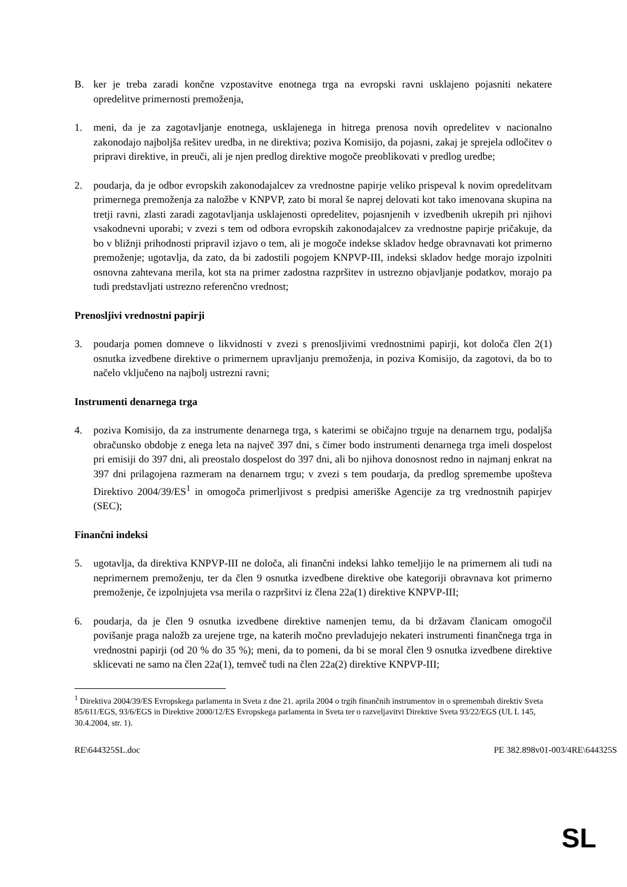B. ker je treba zaradi končne vzpostavitve enotnega trga na evropski ravni usklajeno pojasniti nekatere opredelitve primernosti premoženja,
1. meni, da je za zagotavljanje enotnega, usklajenega in hitrega prenosa novih opredelitev v nacionalno zakonodajo najboljša rešitev uredba, in ne direktiva; poziva Komisijo, da pojasni, zakaj je sprejela odločitev o pripravi direktive, in preuči, ali je njen predlog direktive mogoče preoblikovati v predlog uredbe;
2. poudarja, da je odbor evropskih zakonodajalcev za vrednostne papirje veliko prispeval k novim opredelitvam primernega premoženja za naložbe v KNPVP, zato bi moral še naprej delovati kot tako imenovana skupina na tretji ravni, zlasti zaradi zagotavljanja usklajenosti opredelitev, pojasnjenih v izvedbenih ukrepih pri njihovi vsakodnevni uporabi; v zvezi s tem od odbora evropskih zakonodajalcev za vrednostne papirje pričakuje, da bo v bližnji prihodnosti pripravil izjavo o tem, ali je mogoče indekse skladov hedge obravnavati kot primerno premoženje; ugotavlja, da zato, da bi zadostili pogojem KNPVP-III, indeksi skladov hedge morajo izpolniti osnovna zahtevana merila, kot sta na primer zadostna razpršitev in ustrezno objavljanje podatkov, morajo pa tudi predstavljati ustrezno referenčno vrednost;
Prenosljivi vrednostni papirji
3. poudarja pomen domneve o likvidnosti v zvezi s prenosljivimi vrednostnimi papirji, kot določa člen 2(1) osnutka izvedbene direktive o primernem upravljanju premoženja, in poziva Komisijo, da zagotovi, da bo to načelo vključeno na najbolj ustrezni ravni;
Instrumenti denarnega trga
4. poziva Komisijo, da za instrumente denarnega trga, s katerimi se običajno trguje na denarnem trgu, podaljša obračunsko obdobje z enega leta na največ 397 dni, s čimer bodo instrumenti denarnega trga imeli dospelost pri emisiji do 397 dni, ali preostalo dospelost do 397 dni, ali bo njihova donosnost redno in najmanj enkrat na 397 dni prilagojena razmeram na denarnem trgu; v zvezi s tem poudarja, da predlog spremembe upošteva Direktivo 2004/39/ES<sup>1</sup> in omogoča primerljivost s predpisi ameriške Agencije za trg vrednostnih papirjev (SEC);
Finančni indeksi
5. ugotavlja, da direktiva KNPVP-III ne določa, ali finančni indeksi lahko temeljijo le na primernem ali tudi na neprimernem premoženju, ter da člen 9 osnutka izvedbene direktive obe kategoriji obravnava kot primerno premoženje, če izpolnjujeta vsa merila o razpršitvi iz člena 22a(1) direktive KNPVP-III;
6. poudarja, da je člen 9 osnutka izvedbene direktive namenjen temu, da bi državam članicam omogočil povišanje praga naložb za urejene trge, na katerih močno prevladujejo nekateri instrumenti finančnega trga in vrednostni papirji (od 20 % do 35 %); meni, da to pomeni, da bi se moral člen 9 osnutka izvedbene direktive sklicevati ne samo na člen 22a(1), temveč tudi na člen 22a(2) direktive KNPVP-III;
<sup>1</sup> Direktiva 2004/39/ES Evropskega parlamenta in Sveta z dne 21. aprila 2004 o trgih finančnih instrumentov in o spremembah direktiv Sveta 85/611/EGS, 93/6/EGS in Direktive 2000/12/ES Evropskega parlamenta in Sveta ter o razveljavitvi Direktive Sveta 93/22/EGS (UL L 145, 30.4.2004, str. 1).
RE\644325SL.doc PE 382.898v01-003/4RE\644325S
SL